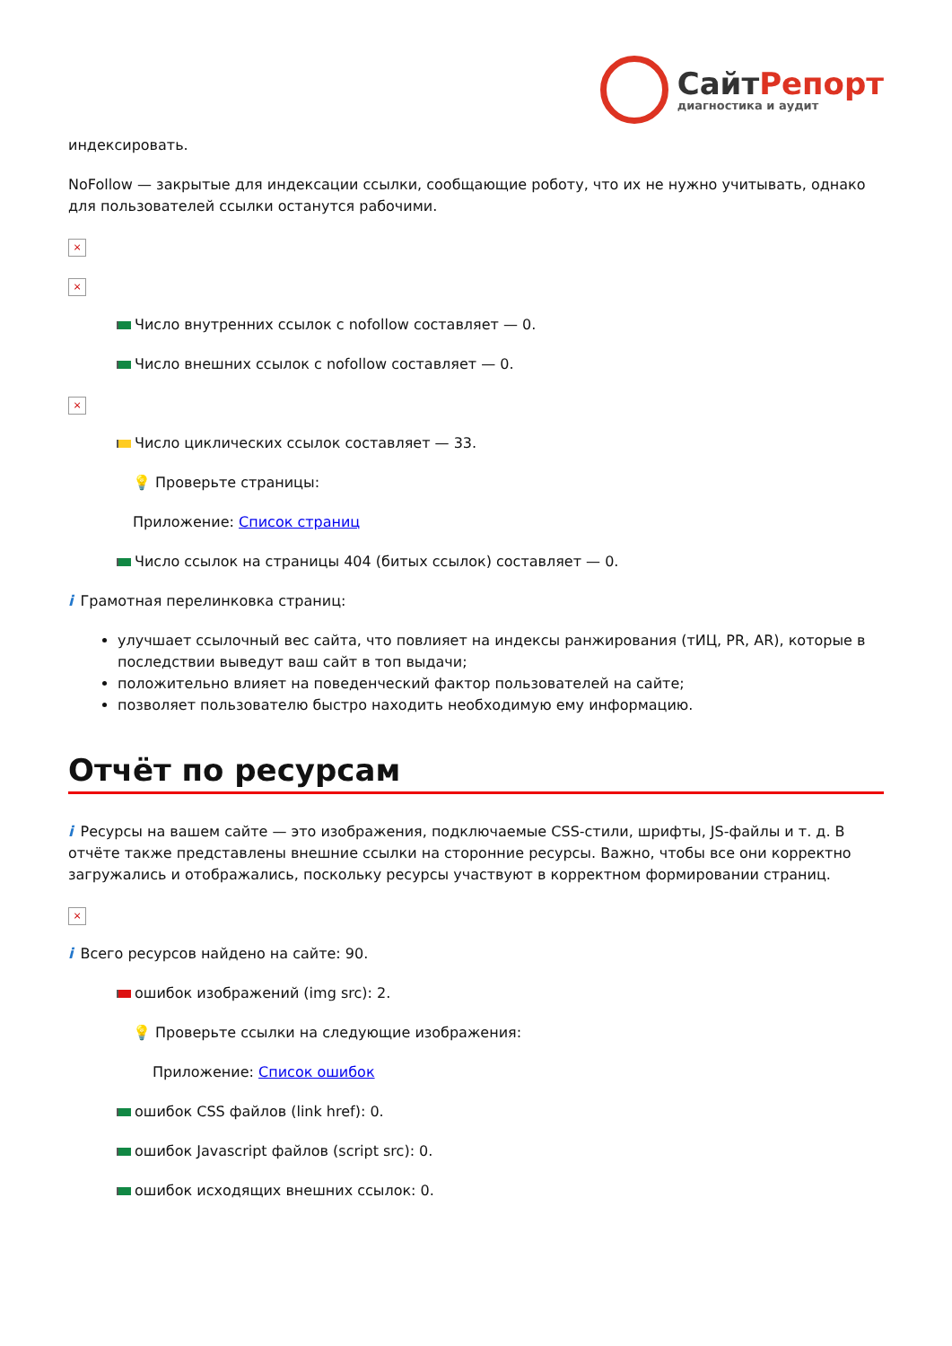Сайт Репорт
диагностика и аудит
индексировать.
NoFollow — закрытые для индексации ссылки, сообщающие роботу, что их не нужно учитывать, однако для пользователей ссылки останутся рабочими.
×
×
Число внутренних ссылок с nofollow составляет — 0.
Число внешних ссылок с nofollow составляет — 0.
×
Число циклических ссылок составляет — 33.
💡 Проверьте страницы:
Приложение: Список страниц
Число ссылок на страницы 404 (битых ссылок) составляет — 0.
i Грамотная перелинковка страниц:
улучшает ссылочный вес сайта, что повлияет на индексы ранжирования (тИЦ, PR, AR), которые в последствии выведут ваш сайт в топ выдачи;
положительно влияет на поведенческий фактор пользователей на сайте;
позволяет пользователю быстро находить необходимую ему информацию.
Отчёт по ресурсам
i Ресурсы на вашем сайте — это изображения, подключаемые CSS-стили, шрифты, JS-файлы и т. д. В отчёте также представлены внешние ссылки на сторонние ресурсы. Важно, чтобы все они корректно загружались и отображались, поскольку ресурсы участвуют в корректном формировании страниц.
×
i Всего ресурсов найдено на сайте: 90.
ошибок изображений (img src): 2.
💡 Проверьте ссылки на следующие изображения:
Приложение: Список ошибок
ошибок CSS файлов (link href): 0.
ошибок Javascript файлов (script src): 0.
ошибок исходящих внешних ссылок: 0.